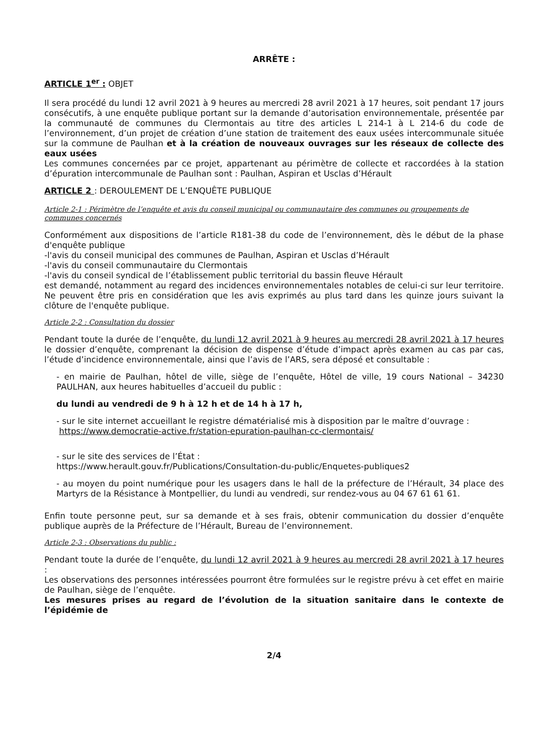ARRÊTE :
ARTICLE 1<sup>er</sup> : OBJET
Il sera procédé du lundi 12 avril 2021 à 9 heures au mercredi 28 avril 2021 à 17 heures, soit pendant 17 jours consécutifs, à une enquête publique portant sur la demande d’autorisation environnementale, présentée par la communauté de communes du Clermontais au titre des articles L 214-1 à L 214-6 du code de l’environnement, d’un projet de création d’une station de traitement des eaux usées intercommunale située sur la commune de Paulhan et à la création de nouveaux ouvrages sur les réseaux de collecte des eaux usées
Les communes concernées par ce projet, appartenant au périmètre de collecte et raccordées à la station d’épuration intercommunale de Paulhan sont : Paulhan, Aspiran et Usclas d’Hérault
ARTICLE 2 : DEROULEMENT DE L’ENQUÊTE PUBLIQUE
Article 2-1 : Périmètre de l’enquête et avis du conseil municipal ou communautaire des communes ou groupements de communes concernés
Conformément aux dispositions de l’article R181-38 du code de l’environnement, dès le début de la phase d'enquête publique
-l'avis du conseil municipal des communes de Paulhan, Aspiran et Usclas d’Hérault
-l'avis du conseil communautaire du Clermontais
-l'avis du conseil syndical de l’établissement public territorial du bassin fleuve Hérault
est demandé, notamment au regard des incidences environnementales notables de celui-ci sur leur territoire. Ne peuvent être pris en considération que les avis exprimés au plus tard dans les quinze jours suivant la clôture de l'enquête publique.
Article 2-2 : Consultation du dossier
Pendant toute la durée de l’enquête, du lundi 12 avril 2021 à 9 heures au mercredi 28 avril 2021 à 17 heures le dossier d’enquête, comprenant la décision de dispense d’étude d’impact après examen au cas par cas, l’étude d’incidence environnementale, ainsi que l’avis de l’ARS, sera déposé et consultable :
- en mairie de Paulhan, hôtel de ville, siège de l’enquête, Hôtel de ville, 19 cours National – 34230 PAULHAN, aux heures habituelles d’accueil du public :
du lundi au vendredi de 9 h à 12 h et de 14 h à 17 h,
- sur le site internet accueillant le registre dématérialisé mis à disposition par le maître d’ouvrage :
https://www.democratie-active.fr/station-epuration-paulhan-cc-clermontais/
- sur le site des services de l’État :
https://www.herault.gouv.fr/Publications/Consultation-du-public/Enquetes-publiques2
- au moyen du point numérique pour les usagers dans le hall de la préfecture de l’Hérault, 34 place des Martyrs de la Résistance à Montpellier, du lundi au vendredi, sur rendez-vous au 04 67 61 61 61.
Enfin toute personne peut, sur sa demande et à ses frais, obtenir communication du dossier d’enquête publique auprès de la Préfecture de l’Hérault, Bureau de l’environnement.
Article 2-3 : Observations du public :
Pendant toute la durée de l’enquête, du lundi 12 avril 2021 à 9 heures au mercredi 28 avril 2021 à 17 heures :
Les observations des personnes intéressées pourront être formulées sur le registre prévu à cet effet en mairie de Paulhan, siège de l’enquête.
Les mesures prises au regard de l’évolution de la situation sanitaire dans le contexte de l’épidémie de
2/4